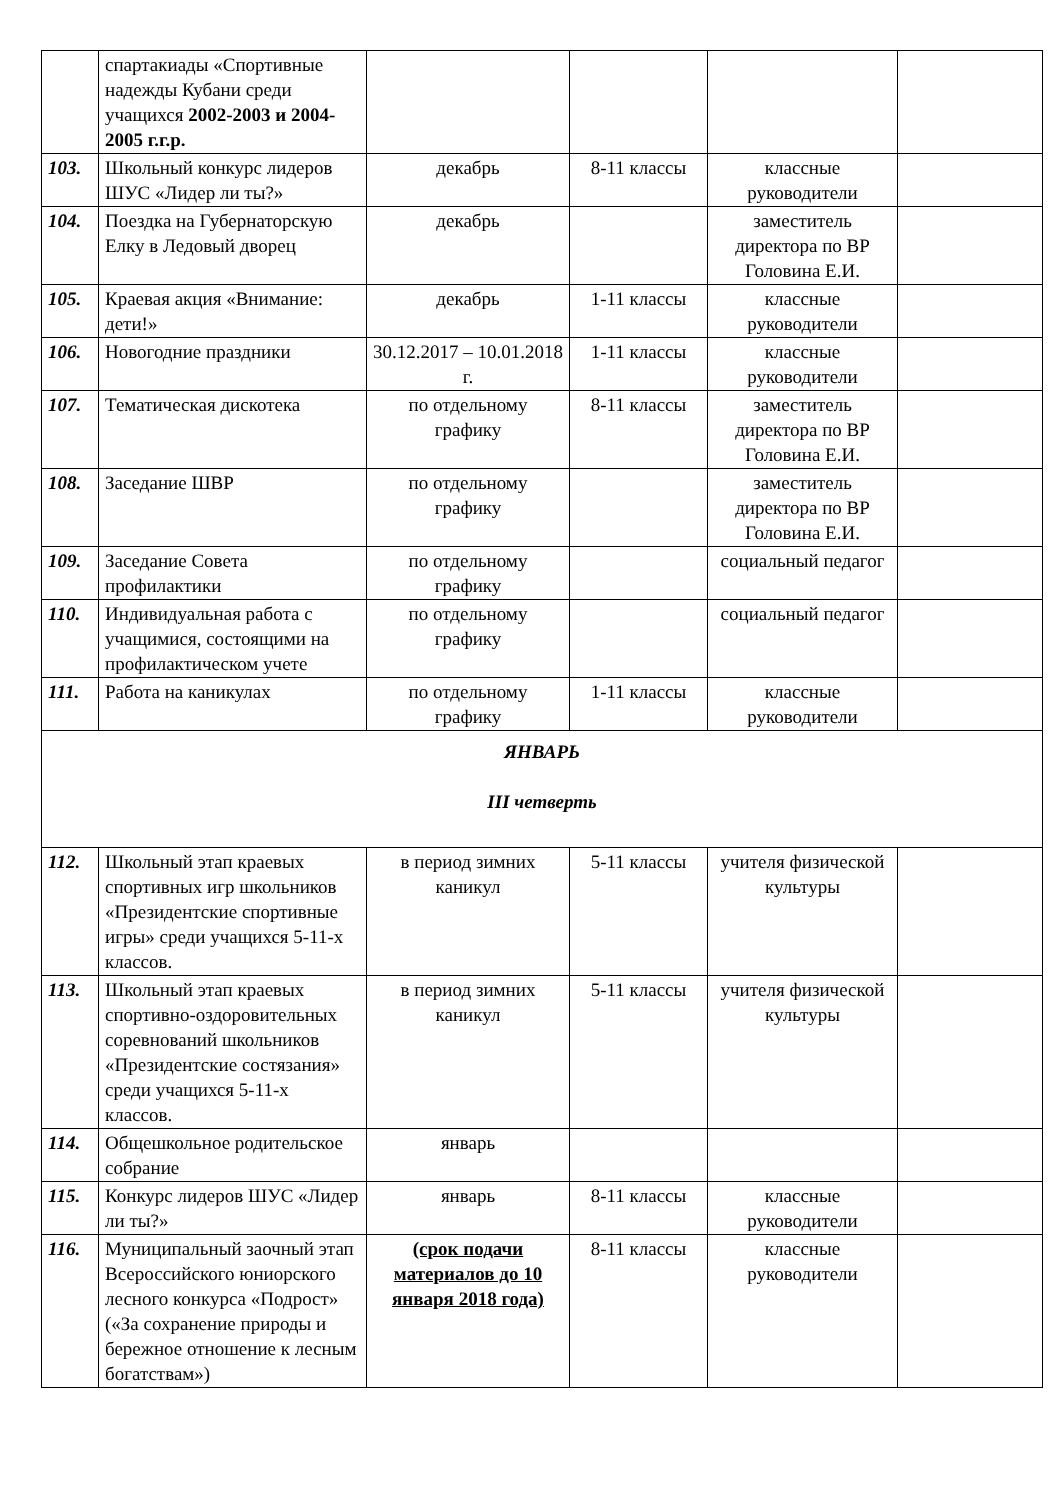| | спартакиады «Спортивные надежды Кубани среди учащихся 2002-2003 и 2004-2005 г.г.р. | | | | |
| 103. | Школьный конкурс лидеров ШУС «Лидер ли ты?» | декабрь | 8-11 классы | классные руководители | |
| 104. | Поездка на Губернаторскую Елку в Ледовый дворец | декабрь | | заместитель директора по ВР Головина Е.И. | |
| 105. | Краевая акция «Внимание: дети!» | декабрь | 1-11 классы | классные руководители | |
| 106. | Новогодние праздники | 30.12.2017 – 10.01.2018 г. | 1-11 классы | классные руководители | |
| 107. | Тематическая дискотека | по отдельному графику | 8-11 классы | заместитель директора по ВР Головина Е.И. | |
| 108. | Заседание ШВР | по отдельному графику | | заместитель директора по ВР Головина Е.И. | |
| 109. | Заседание Совета профилактики | по отдельному графику | | социальный педагог | |
| 110. | Индивидуальная работа с учащимися, состоящими на профилактическом учете | по отдельному графику | | социальный педагог | |
| 111. | Работа на каникулах | по отдельному графику | 1-11 классы | классные руководители | |
| ЯНВАРЬ III четверть | | | | | |
| 112. | Школьный этап краевых спортивных игр школьников «Президентские спортивные игры» среди учащихся 5-11-х классов. | в период зимних каникул | 5-11 классы | учителя физической культуры | |
| 113. | Школьный этап краевых спортивно-оздоровительных соревнований школьников «Президентские состязания» среди учащихся 5-11-х классов. | в период зимних каникул | 5-11 классы | учителя физической культуры | |
| 114. | Общешкольное родительское собрание | январь | | | |
| 115. | Конкурс лидеров ШУС «Лидер ли ты?» | январь | 8-11 классы | классные руководители | |
| 116. | Муниципальный заочный этап Всероссийского юниорского лесного конкурса «Подрост» («За сохранение природы и бережное отношение к лесным богатствам») | (срок подачи материалов до 10 января 2018 года) | 8-11 классы | классные руководители | |